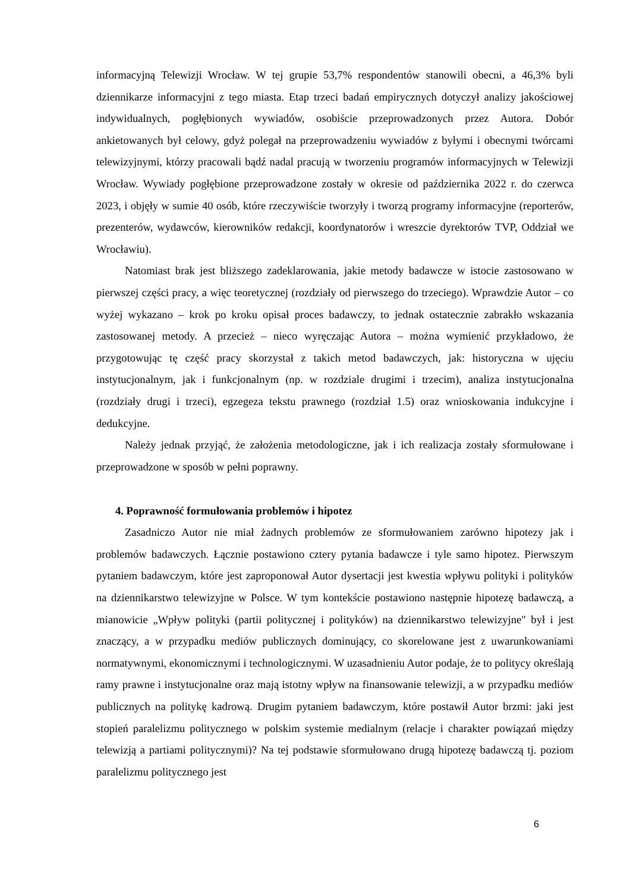informacyjną Telewizji Wrocław. W tej grupie 53,7% respondentów stanowili obecni, a 46,3% byli dziennikarze informacyjni z tego miasta. Etap trzeci badań empirycznych dotyczył analizy jakościowej indywidualnych, pogłębionych wywiadów, osobiście przeprowadzonych przez Autora. Dobór ankietowanych był celowy, gdyż polegał na przeprowadzeniu wywiadów z byłymi i obecnymi twórcami telewizyjnymi, którzy pracowali bądź nadal pracują w tworzeniu programów informacyjnych w Telewizji Wrocław. Wywiady pogłębione przeprowadzone zostały w okresie od października 2022 r. do czerwca 2023, i objęły w sumie 40 osób, które rzeczywiście tworzyły i tworzą programy informacyjne (reporterów, prezenterów, wydawców, kierowników redakcji, koordynatorów i wreszcie dyrektorów TVP, Oddział we Wrocławiu).
Natomiast brak jest bliższego zadeklarowania, jakie metody badawcze w istocie zastosowano w pierwszej części pracy, a więc teoretycznej (rozdziały od pierwszego do trzeciego). Wprawdzie Autor – co wyżej wykazano – krok po kroku opisał proces badawczy, to jednak ostatecznie zabrakło wskazania zastosowanej metody. A przecież – nieco wyręczając Autora – można wymienić przykładowo, że przygotowując tę część pracy skorzystał z takich metod badawczych, jak: historyczna w ujęciu instytucjonalnym, jak i funkcjonalnym (np. w rozdziale drugimi i trzecim), analiza instytucjonalna (rozdziały drugi i trzeci), egzegeza tekstu prawnego (rozdział 1.5) oraz wnioskowania indukcyjne i dedukcyjne.
Należy jednak przyjąć, że założenia metodologiczne, jak i ich realizacja zostały sformułowane i przeprowadzone w sposób w pełni poprawny.
4. Poprawność formułowania problemów i hipotez
Zasadniczo Autor nie miał żadnych problemów ze sformułowaniem zarówno hipotezy jak i problemów badawczych. Łącznie postawiono cztery pytania badawcze i tyle samo hipotez. Pierwszym pytaniem badawczym, które jest zaproponował Autor dysertacji jest kwestia wpływu polityki i polityków na dziennikarstwo telewizyjne w Polsce. W tym kontekście postawiono następnie hipotezę badawczą, a mianowicie „Wpływ polityki (partii politycznej i polityków) na dziennikarstwo telewizyjne" był i jest znaczący, a w przypadku mediów publicznych dominujący, co skorelowane jest z uwarunkowaniami normatywnymi, ekonomicznymi i technologicznymi. W uzasadnieniu Autor podaje, że to politycy określają ramy prawne i instytucjonalne oraz mają istotny wpływ na finansowanie telewizji, a w przypadku mediów publicznych na politykę kadrową. Drugim pytaniem badawczym, które postawił Autor brzmi: jaki jest stopień paralelizmu politycznego w polskim systemie medialnym (relacje i charakter powiązań między telewizją a partiami politycznymi)? Na tej podstawie sformułowano drugą hipotezę badawczą tj. poziom paralelizmu politycznego jest
6